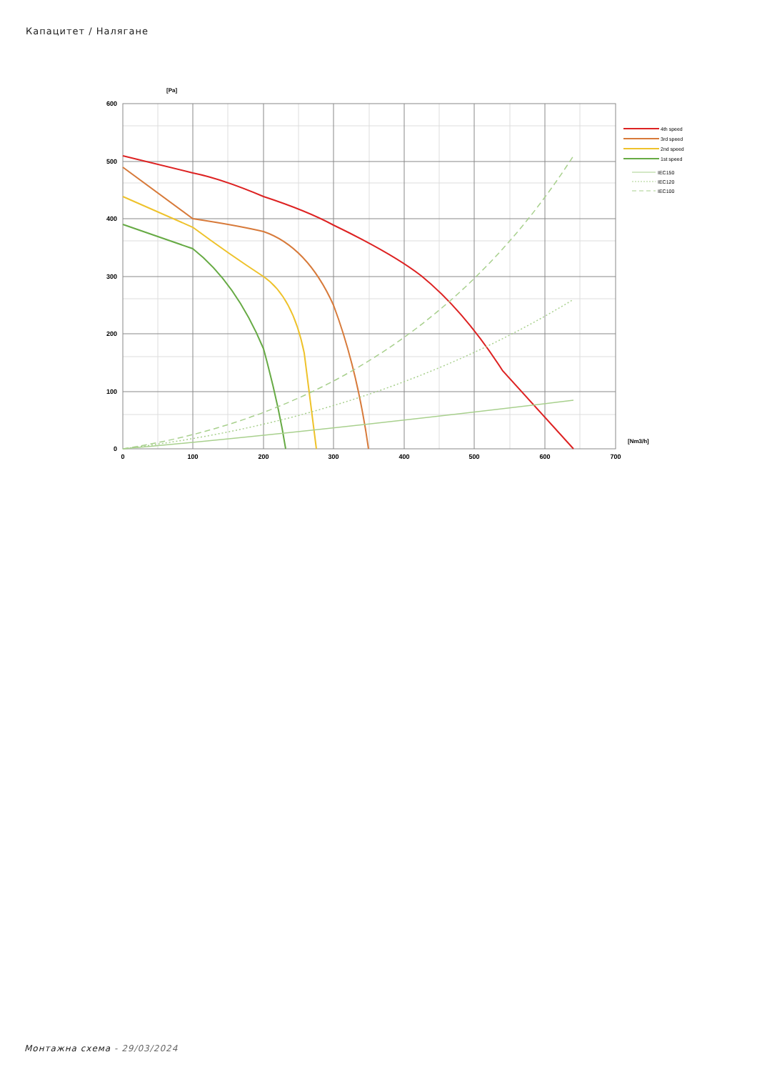Капацитет / Налягане
600
500
400
300
200
100
0
0
100
200
300
400
500
600
700
[Pa]
[Nm3/h]
4th speed
3rd speed
2nd speed
1st speed
IEC150
IEC120
IEC100
Монтажна схема - 29/03/2024